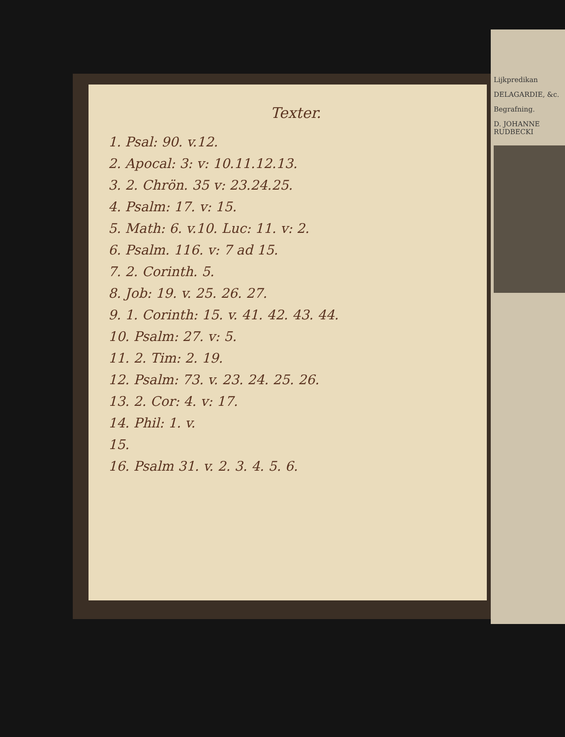Texter.
1. Psal: 90. v.12.
2. Apocal: 3: v: 10.11.12.13.
3. 2. Chrön. 35 v: 23.24.25.
4. Psalm: 17. v: 15.
5. Math: 6. v.10. Luc: 11. v: 2.
6. Psalm. 116. v: 7 ad 15.
7. 2. Corinth. 5.
8. Job: 19. v. 25. 26. 27.
9. 1. Corinth: 15. v. 41. 42. 43. 44.
10. Psalm: 27. v: 5.
11. 2. Tim: 2. 19.
12. Psalm: 73. v. 23. 24. 25. 26.
13. 2. Cor: 4. v: 17.
14. Phil: 1. v.
15.
16. Psalm 31. v. 2. 3. 4. 5. 6.
Lijkpredikan
DELAGARDIE, &c.
Begrafning.
D. JOHANNE RUDBECKI